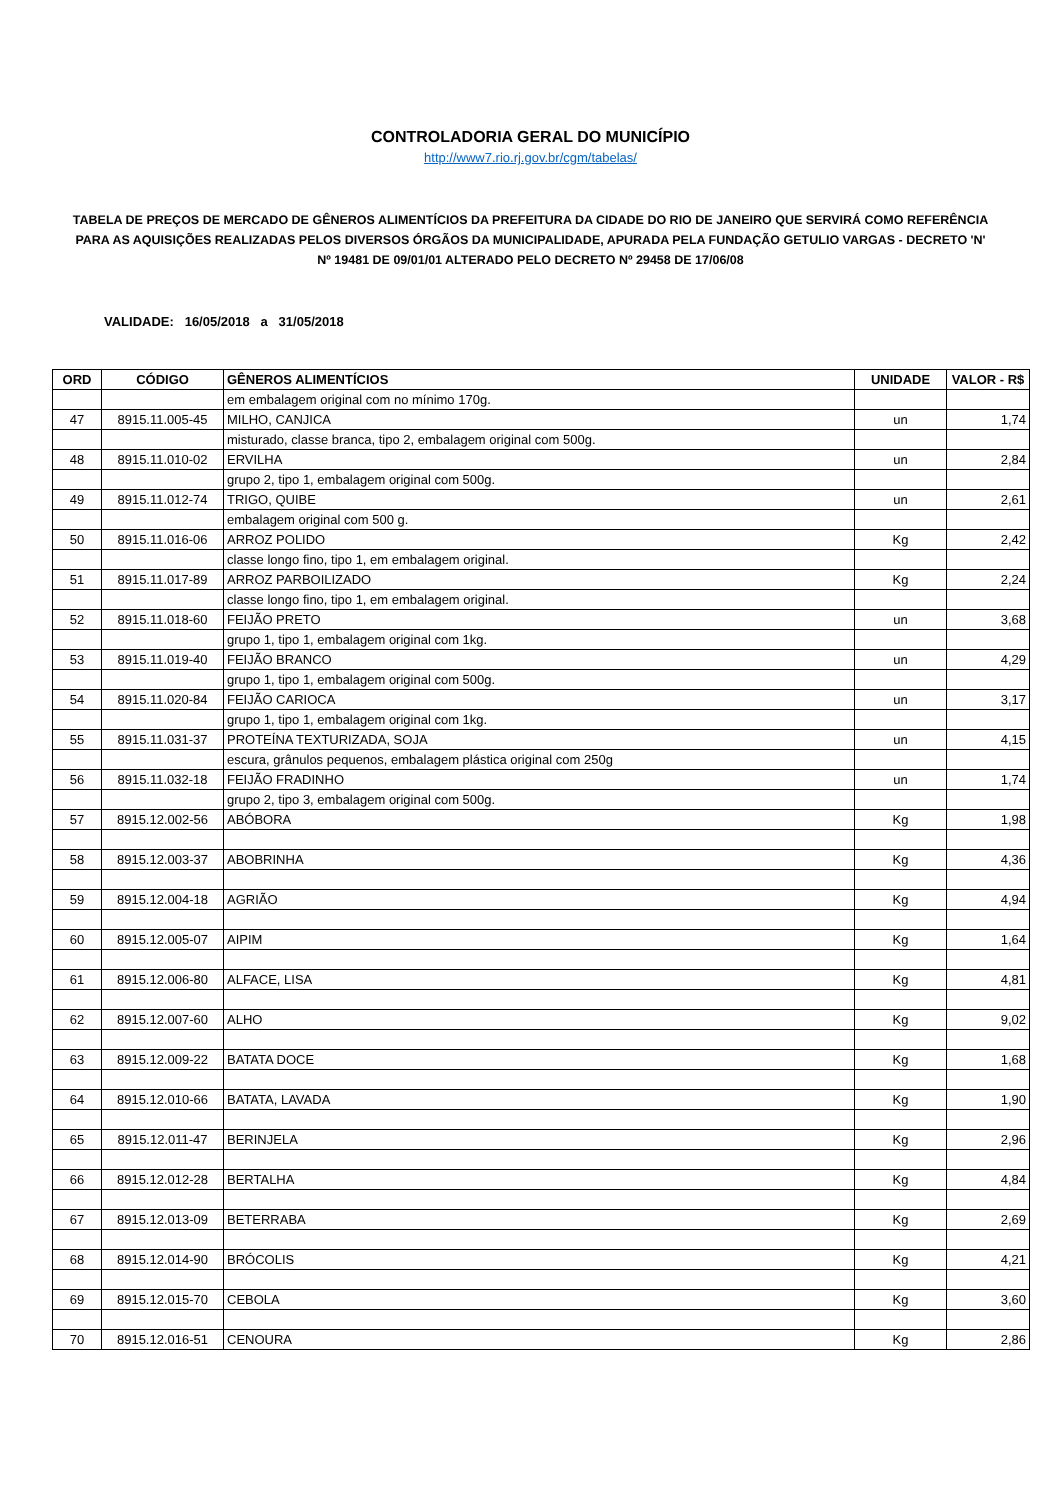CONTROLADORIA GERAL DO MUNICÍPIO
http://www7.rio.rj.gov.br/cgm/tabelas/
TABELA DE PREÇOS DE MERCADO DE GÊNEROS ALIMENTÍCIOS DA PREFEITURA DA CIDADE DO RIO DE JANEIRO QUE SERVIRÁ COMO REFERÊNCIA PARA AS AQUISIÇÕES REALIZADAS PELOS DIVERSOS ÓRGÃOS DA MUNICIPALIDADE, APURADA PELA FUNDAÇÃO GETULIO VARGAS - DECRETO 'N' Nº 19481 DE 09/01/01 ALTERADO PELO DECRETO Nº 29458 DE 17/06/08
VALIDADE: 16/05/2018 a 31/05/2018
| ORD | CÓDIGO | GÊNEROS ALIMENTÍCIOS | UNIDADE | VALOR - R$ |
| --- | --- | --- | --- | --- |
| | | em embalagem original com no mínimo 170g. | | |
| 47 | 8915.11.005-45 | MILHO, CANJICA | un | 1,74 |
| | | misturado, classe branca, tipo 2, embalagem original com 500g. | | |
| 48 | 8915.11.010-02 | ERVILHA | un | 2,84 |
| | | grupo 2, tipo 1, embalagem original com 500g. | | |
| 49 | 8915.11.012-74 | TRIGO, QUIBE | un | 2,61 |
| | | embalagem original com 500 g. | | |
| 50 | 8915.11.016-06 | ARROZ POLIDO | Kg | 2,42 |
| | | classe longo fino, tipo 1, em embalagem original. | | |
| 51 | 8915.11.017-89 | ARROZ PARBOILIZADO | Kg | 2,24 |
| | | classe longo fino, tipo 1, em embalagem original. | | |
| 52 | 8915.11.018-60 | FEIJÃO PRETO | un | 3,68 |
| | | grupo 1, tipo 1, embalagem original com 1kg. | | |
| 53 | 8915.11.019-40 | FEIJÃO BRANCO | un | 4,29 |
| | | grupo 1, tipo 1, embalagem original com 500g. | | |
| 54 | 8915.11.020-84 | FEIJÃO CARIOCA | un | 3,17 |
| | | grupo 1, tipo 1, embalagem original com 1kg. | | |
| 55 | 8915.11.031-37 | PROTEÍNA TEXTURIZADA, SOJA | un | 4,15 |
| | | escura, grânulos pequenos, embalagem plástica original com 250g | | |
| 56 | 8915.11.032-18 | FEIJÃO FRADINHO | un | 1,74 |
| | | grupo 2, tipo 3, embalagem original com 500g. | | |
| 57 | 8915.12.002-56 | ABÓBORA | Kg | 1,98 |
| 58 | 8915.12.003-37 | ABOBRINHA | Kg | 4,36 |
| 59 | 8915.12.004-18 | AGRIÃO | Kg | 4,94 |
| 60 | 8915.12.005-07 | AIPIM | Kg | 1,64 |
| 61 | 8915.12.006-80 | ALFACE, LISA | Kg | 4,81 |
| 62 | 8915.12.007-60 | ALHO | Kg | 9,02 |
| 63 | 8915.12.009-22 | BATATA DOCE | Kg | 1,68 |
| 64 | 8915.12.010-66 | BATATA, LAVADA | Kg | 1,90 |
| 65 | 8915.12.011-47 | BERINJELA | Kg | 2,96 |
| 66 | 8915.12.012-28 | BERTALHA | Kg | 4,84 |
| 67 | 8915.12.013-09 | BETERRABA | Kg | 2,69 |
| 68 | 8915.12.014-90 | BRÓCOLIS | Kg | 4,21 |
| 69 | 8915.12.015-70 | CEBOLA | Kg | 3,60 |
| 70 | 8915.12.016-51 | CENOURA | Kg | 2,86 |